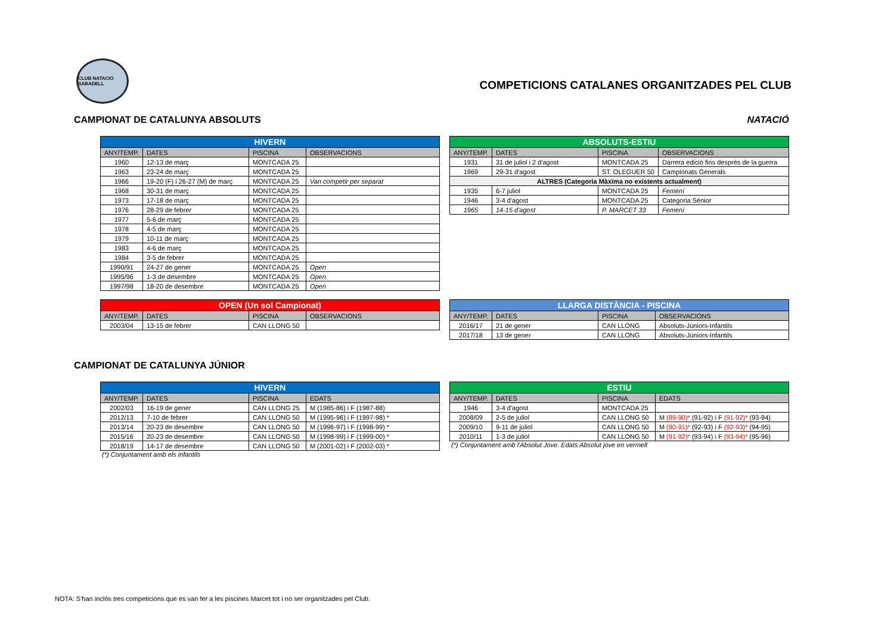CLUB NATACIÓ SABADELL
COMPETICIONS CATALANES ORGANITZADES PEL CLUB
CAMPIONAT DE CATALUNYA ABSOLUTS NATACIÓ
| HIVERN | | | |
| --- | --- | --- | --- |
| ANY/TEMP. | DATES | PISCINA | OBSERVACIONS |
| 1960 | 12-13 de març | MONTCADA 25 | |
| 1963 | 23-24 de març | MONTCADA 25 | |
| 1966 | 19-20 (F) i 26-27 (M) de març | MONTCADA 25 | Van competir per separat |
| 1968 | 30-31 de març | MONTCADA 25 | |
| 1973 | 17-18 de març | MONTCADA 25 | |
| 1976 | 28-29 de febrer | MONTCADA 25 | |
| 1977 | 5-6 de març | MONTCADA 25 | |
| 1978 | 4-5 de març | MONTCADA 25 | |
| 1979 | 10-11 de març | MONTCADA 25 | |
| 1983 | 4-6 de març | MONTCADA 25 | |
| 1984 | 3-5 de febrer | MONTCADA 25 | |
| 1990/91 | 24-27 de gener | MONTCADA 25 | Open |
| 1995/96 | 1-3 de desembre | MONTCADA 25 | Open |
| 1997/98 | 18-20 de desembre | MONTCADA 25 | Open |
| ABSOLUTS-ESTIU | | | |
| --- | --- | --- | --- |
| ANY/TEMP. | DATES | PISCINA | OBSERVACIONS |
| 1931 | 31 de juliol i 2 d'agost | MONTCADA 25 | Darrera edició fins després de la guerra |
| 1969 | 29-31 d'agost | ST. OLEGUER 50 | Campionats Generals |
| ALTRES (Categoria Màxima no existents actualment) | | | |
| 1935 | 6-7 juliol | MONTCADA 25 | Femení |
| 1946 | 3-4 d'agost | MONTCADA 25 | Categoria Sènior |
| 1965 | 14-15 d'agost | P. MARCET 33 | Femení |
| OPEN (Un sol Campionat) | | | |
| --- | --- | --- | --- |
| ANY/TEMP. | DATES | PISCINA | OBSERVACIONS |
| 2003/04 | 13-15 de febrer | CAN LLONG 50 | |
| LLARGA DISTÀNCIA - PISCINA | | | |
| --- | --- | --- | --- |
| ANY/TEMP. | DATES | PISCINA | OBSERVACIONS |
| 2016/17 | 21 de gener | CAN LLONG | Absoluts-Júniors-Infantils |
| 2017/18 | 13 de gener | CAN LLONG | Absoluts-Júniors-Infantils |
CAMPIONAT DE CATALUNYA JÚNIOR
| HIVERN | | | |
| --- | --- | --- | --- |
| ANY/TEMP. | DATES | PISCINA | EDATS |
| 2002/03 | 16-19 de gener | CAN LLONG 25 | M (1985-86) i F (1987-88) |
| 2012/13 | 7-10 de febrer | CAN LLONG 50 | M (1995-96) i F (1997-98) * |
| 2013/14 | 20-23 de desembre | CAN LLONG 50 | M (1996-97) i F (1998-99) * |
| 2015/16 | 20-23 de desembre | CAN LLONG 50 | M (1998-99) i F (1999-00) * |
| 2018/19 | 14-17 de desembre | CAN LLONG 50 | M (2001-02) i F (2002-03) * |
(*) Conjuntament amb els infantils
| ESTIU | | | |
| --- | --- | --- | --- |
| ANY/TEMP. | DATES | PISCINA | EDATS |
| 1946 | 3-4 d'agost | MONTCADA 25 | |
| 2008/09 | 2-5 de juliol | CAN LLONG 50 | M (89-90)* (91-92) i F (91-92)* (93-94) |
| 2009/10 | 9-11 de juliol | CAN LLONG 50 | M (90-91)* (92-93) i F (92-93)* (94-95) |
| 2010/11 | 1-3 de juliol | CAN LLONG 50 | M (91-92)* (93-94) i F (93-94)* (95-96) |
(*) Conjuntament amb l'Absolut Jove. Edats Absolut jove en vermell
NOTA: S'han inclòs tres competicions que es van fer a les piscines Marcet tot i no ser organitzades pel Club.